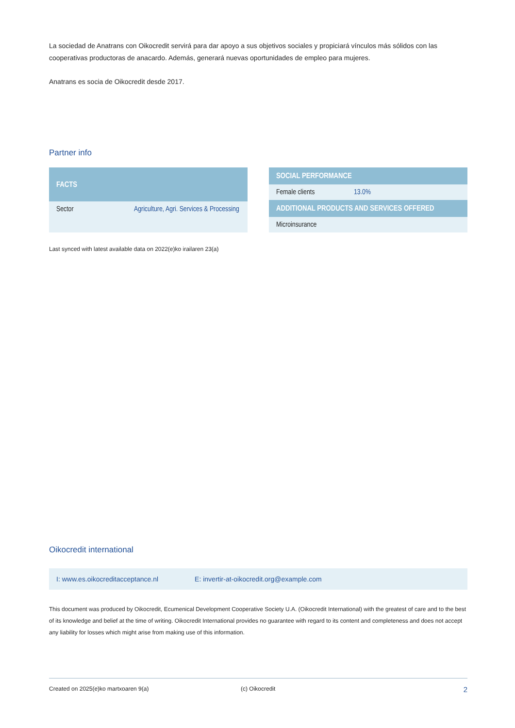La sociedad de Anatrans con Oikocredit servirá para dar apoyo a sus objetivos sociales y propiciará vínculos más sólidos con las cooperativas productoras de anacardo. Además, generará nuevas oportunidades de empleo para mujeres.
Anatrans es socia de Oikocredit desde 2017.
Partner info
| FACTS | |
| --- | --- |
| Sector | Agriculture, Agri. Services & Processing |
| SOCIAL PERFORMANCE | |
| --- | --- |
| Female clients | 13.0% |
| ADDITIONAL PRODUCTS AND SERVICES OFFERED | |
| Microinsurance | |
Last synced with latest available data on 2022(e)ko irailaren 23(a)
Oikocredit international
I: www.es.oikocreditacceptance.nl E: invertir-at-oikocredit.org@example.com
This document was produced by Oikocredit, Ecumenical Development Cooperative Society U.A. (Oikocredit International) with the greatest of care and to the best of its knowledge and belief at the time of writing. Oikocredit International provides no guarantee with regard to its content and completeness and does not accept any liability for losses which might arise from making use of this information.
Created on 2025(e)ko martxoaren 9(a) (c) Oikocredit 2